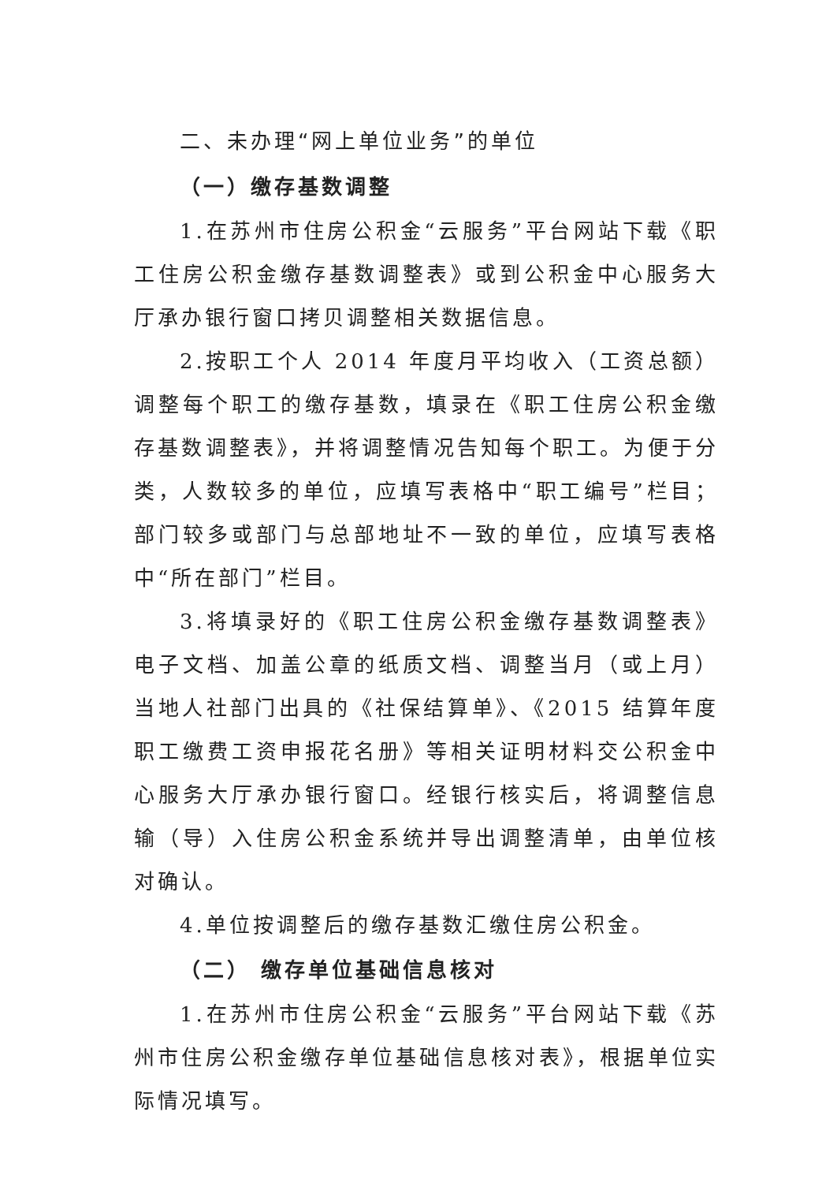二、未办理“网上单位业务”的单位
（一）缴存基数调整
1.在苏州市住房公积金“云服务”平台网站下载《职工住房公积金缴存基数调整表》或到公积金中心服务大厅承办银行窗口拷贝调整相关数据信息。
2.按职工个人 2014 年度月平均收入（工资总额）调整每个职工的缴存基数，填录在《职工住房公积金缴存基数调整表》，并将调整情况告知每个职工。为便于分类，人数较多的单位，应填写表格中“职工编号”栏目；部门较多或部门与总部地址不一致的单位，应填写表格中“所在部门”栏目。
3.将填录好的《职工住房公积金缴存基数调整表》电子文档、加盖公章的纸质文档、调整当月（或上月）当地人社部门出具的《社保结算单》、《2015 结算年度职工缴费工资申报花名册》等相关证明材料交公积金中心服务大厅承办银行窗口。经银行核实后，将调整信息输（导）入住房公积金系统并导出调整清单，由单位核对确认。
4.单位按调整后的缴存基数汇缴住房公积金。
（二） 缴存单位基础信息核对
1.在苏州市住房公积金“云服务”平台网站下载《苏州市住房公积金缴存单位基础信息核对表》，根据单位实际情况填写。